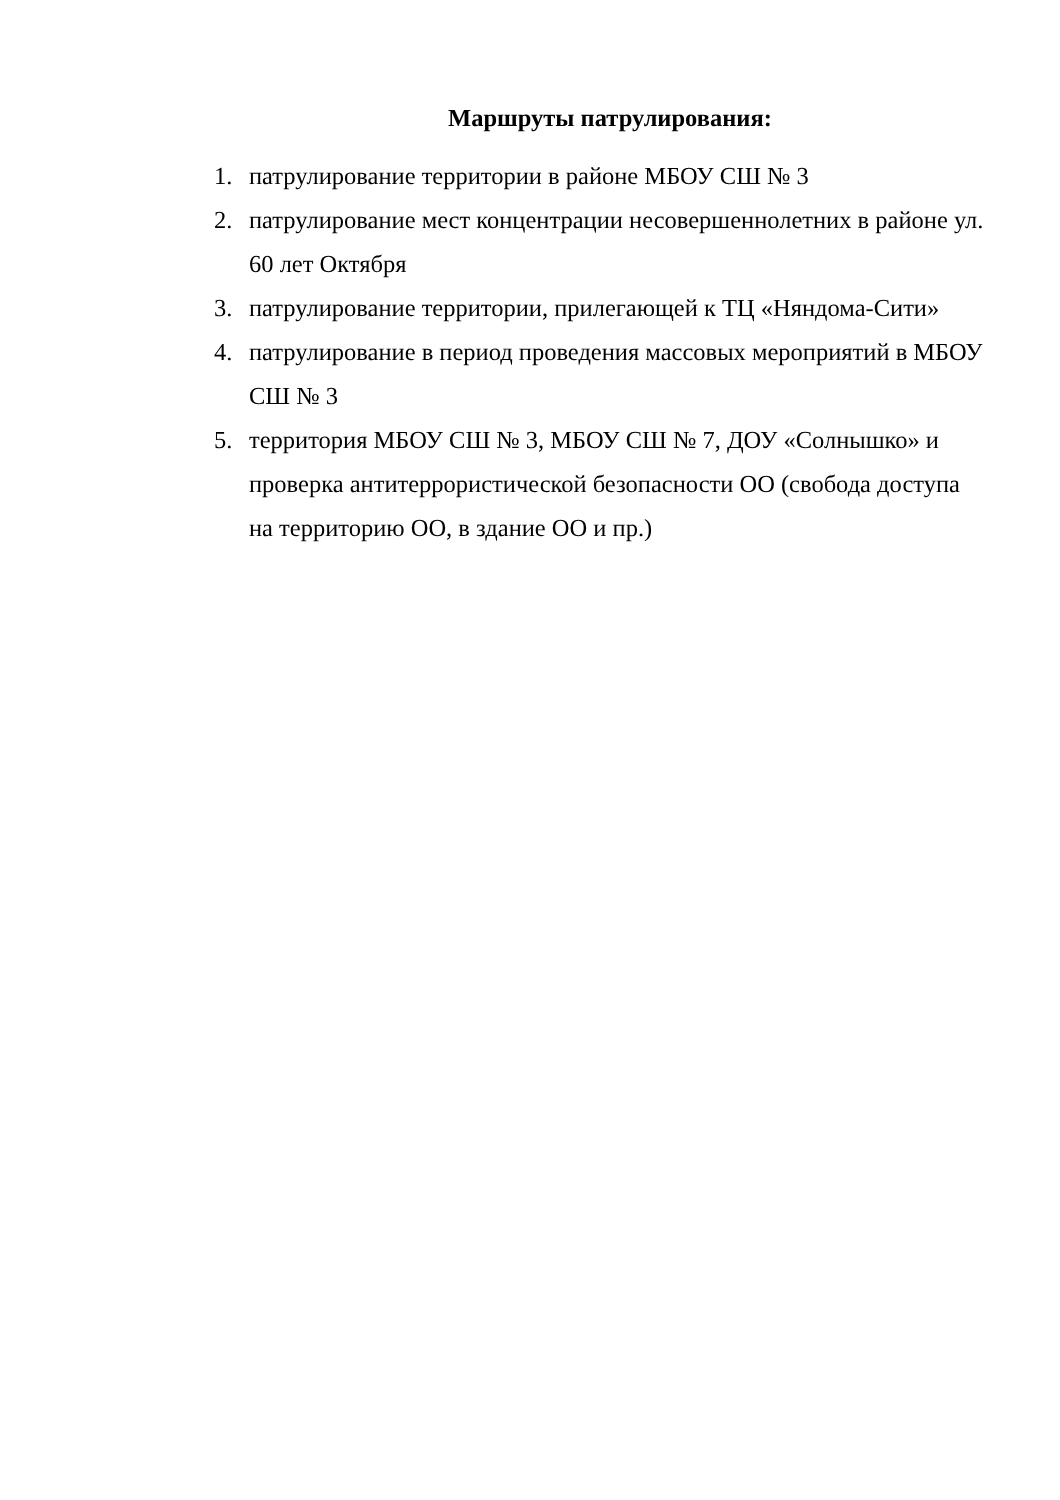Маршруты патрулирования:
1. патрулирование территории в районе МБОУ СШ № 3
2. патрулирование мест концентрации несовершеннолетних в районе ул. 60 лет Октября
3. патрулирование территории, прилегающей к ТЦ «Няндома-Сити»
4. патрулирование в период проведения массовых мероприятий в МБОУ СШ № 3
5. территория МБОУ СШ № 3, МБОУ СШ № 7, ДОУ «Солнышко» и проверка антитеррористической безопасности ОО (свобода доступа на территорию ОО, в здание ОО и пр.)